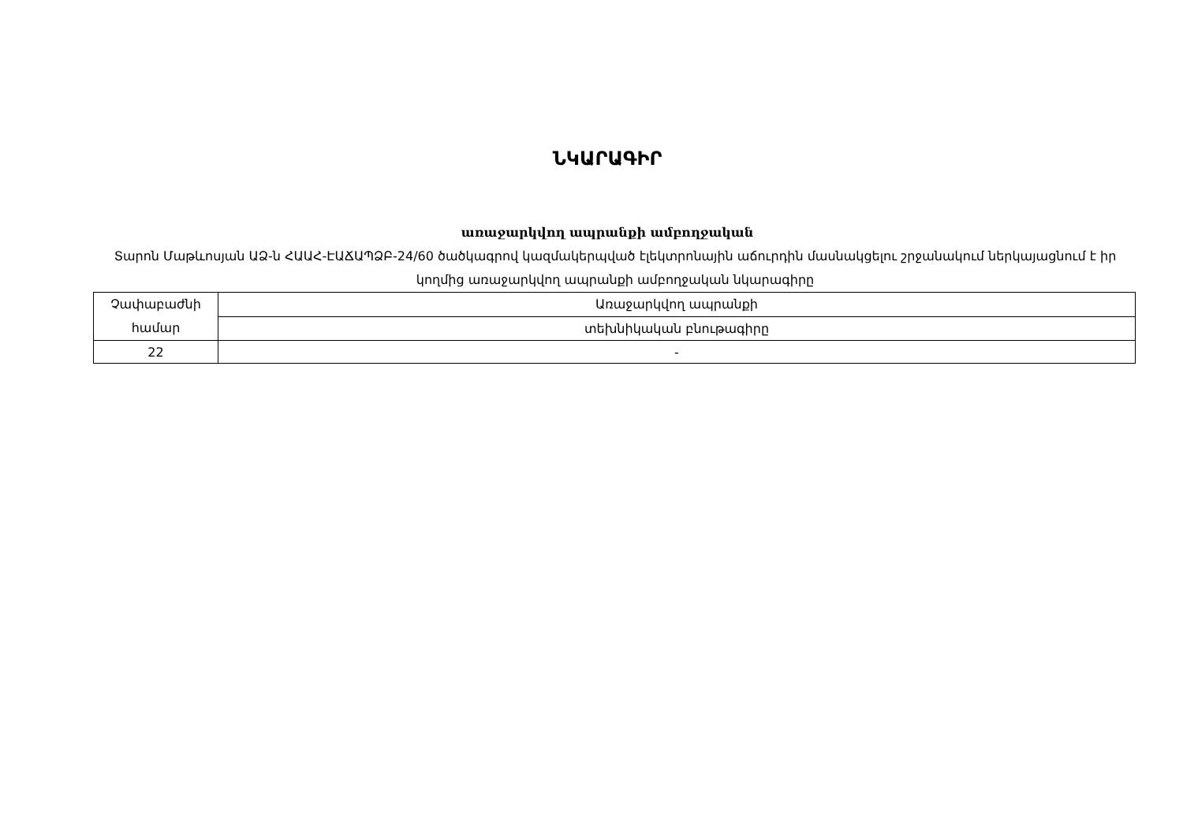ՆԿԱՐԱԳԻՐ
առաջարկվող ապրանքի ամբողջական
Տարոն Մաթևոսյան ԱՁ-ն ՀԱԱՀ-ԷԱՃԱՊՁԲ-24/60 ծածկագրով կազմակերպված էլեկտրոնային աճուրդին մասնակցելու շրջանակում ներկայացնում է իր կողմից առաջարկվող ապրանքի ամբողջական նկարագիրը
| Չափաբաժնի համար | Առաջարկվող ապրանքի |
| | տեխնիկական բնութագիրը |
| 22 | - |